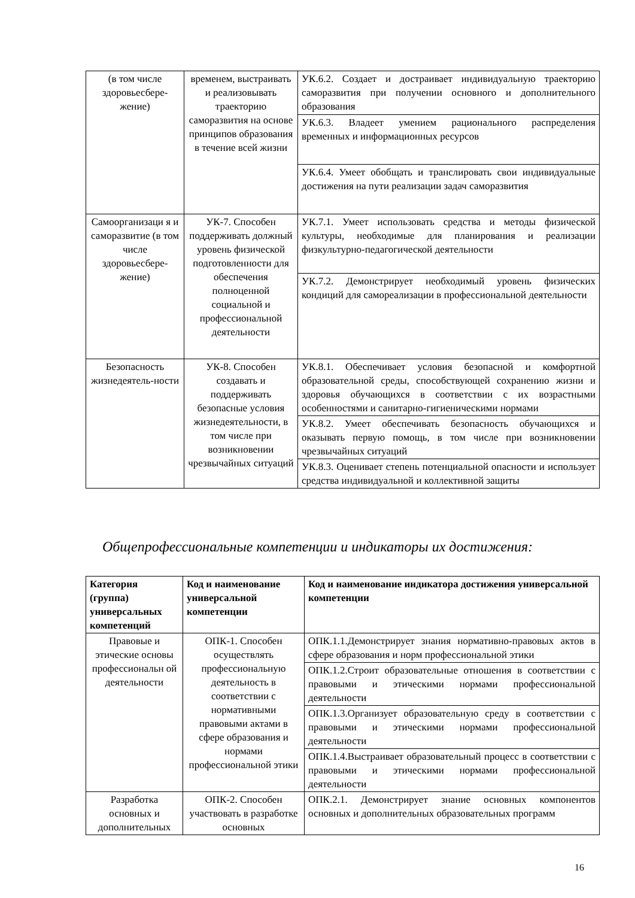| (в том числе здоровьесбере-жение) | временем, выстраивать и реализовывать траекторию саморазвития на основе принципов образования в течение всей жизни | УК.6.2. Создает и достраивает индивидуальную траекторию саморазвития при получении основного и дополнительного образования |
| | | УК.6.3. Владеет умением рационального распределения временных и информационных ресурсов |
| | | УК.6.4. Умеет обобщать и транслировать свои индивидуальные достижения на пути реализации задач саморазвития |
| Самоорганизаци я и саморазвитие (в том числе здоровьесбере-жение) | УК-7. Способен поддерживать должный уровень физической подготовленности для обеспечения полноценной социальной и профессиональной деятельности | УК.7.1. Умеет использовать средства и методы физической культуры, необходимые для планирования и реализации физкультурно-педагогической деятельности |
| | | УК.7.2. Демонстрирует необходимый уровень физических кондиций для самореализации в профессиональной деятельности |
| Безопасность жизнедеятель-ности | УК-8. Способен создавать и поддерживать безопасные условия жизнедеятельности, в том числе при возникновении чрезвычайных ситуаций | УК.8.1. Обеспечивает условия безопасной и комфортной образовательной среды, способствующей сохранению жизни и здоровья обучающихся в соответствии с их возрастными особенностями и санитарно-гигиеническими нормами |
| | | УК.8.2. Умеет обеспечивать безопасность обучающихся и оказывать первую помощь, в том числе при возникновении чрезвычайных ситуаций |
| | | УК.8.3. Оценивает степень потенциальной опасности и использует средства индивидуальной и коллективной защиты |
Общепрофессиональные компетенции и индикаторы их достижения:
| Категория (группа) универсальных компетенций | Код и наименование универсальной компетенции | Код и наименование индикатора достижения универсальной компетенции |
| --- | --- | --- |
| Правовые и этические основы профессиональн ой деятельности | ОПК-1. Способен осуществлять профессиональную деятельность в соответствии с нормативными правовыми актами в сфере образования и нормами профессиональной этики | ОПК.1.1.Демонстрирует знания нормативно-правовых актов в сфере образования и норм профессиональной этики |
| | | ОПК.1.2.Строит образовательные отношения в соответствии с правовыми и этическими нормами профессиональной деятельности |
| | | ОПК.1.3.Организует образовательную среду в соответствии с правовыми и этическими нормами профессиональной деятельности |
| | | ОПК.1.4.Выстраивает образовательный процесс в соответствии с правовыми и этическими нормами профессиональной деятельности |
| Разработка основных и дополнительных | ОПК-2. Способен участвовать в разработке основных | ОПК.2.1. Демонстрирует знание основных компонентов основных и дополнительных образовательных программ |
16